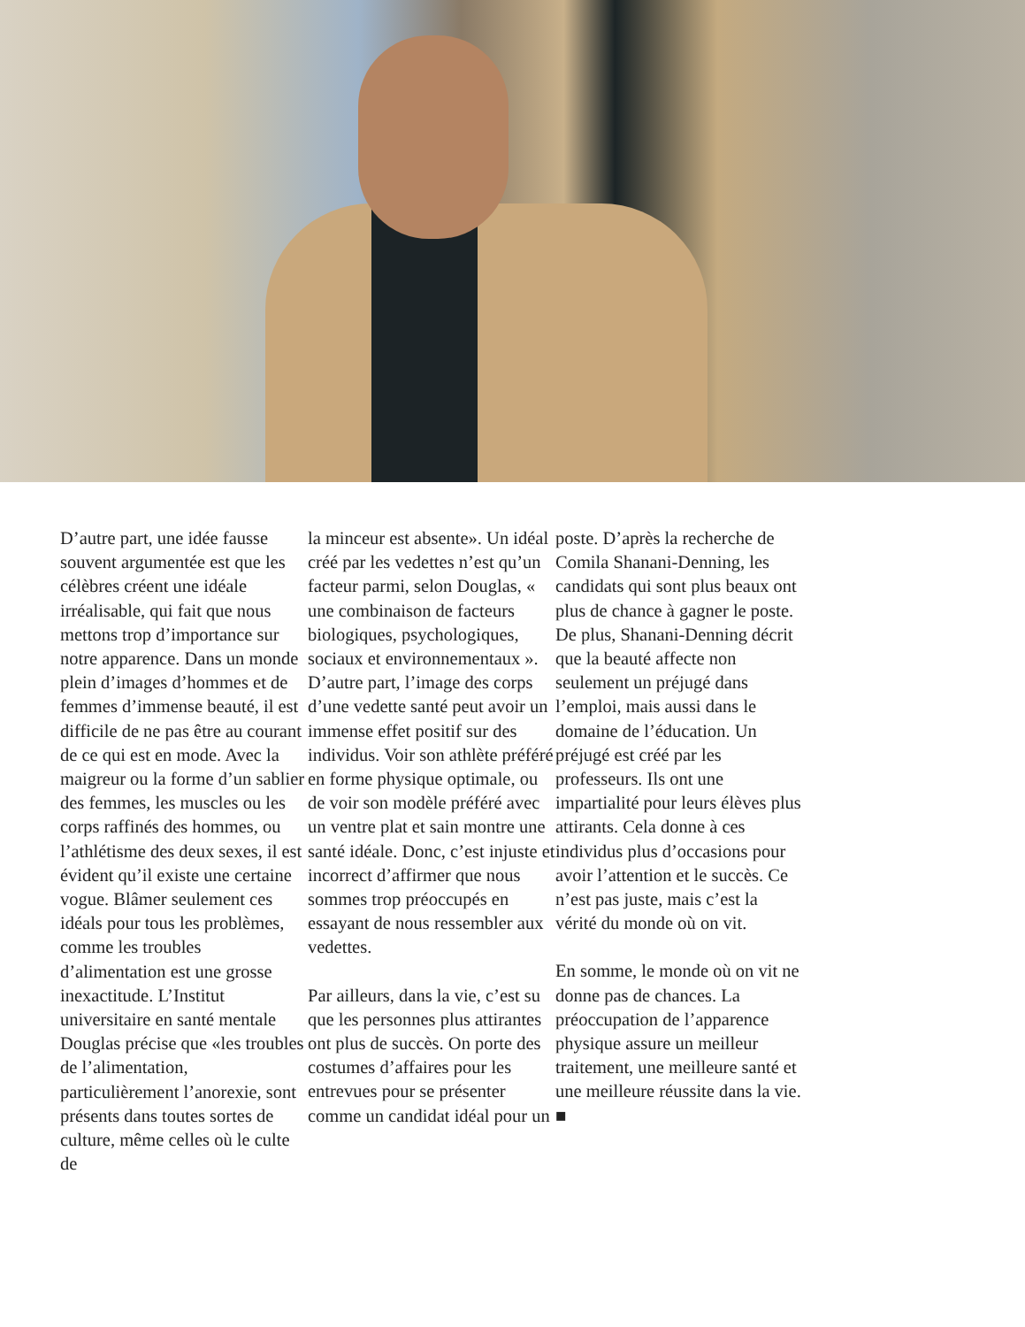D’autre part, une idée fausse souvent argumentée est que les célèbres créent une idéale irréalisable, qui fait que nous mettons trop d’importance sur notre apparence. Dans un monde plein d’images d’hommes et de femmes d’immense beauté, il est difficile de ne pas être au courant de ce qui est en mode. Avec la maigreur ou la forme d’un sablier des femmes, les muscles ou les corps raffinés des hommes, ou l’athlétisme des deux sexes, il est évident qu’il existe une certaine vogue. Blâmer seulement ces idéals pour tous les problèmes, comme les troubles d’alimentation est une grosse inexactitude. L’Institut universitaire en santé mentale Douglas précise que «les troubles de l’alimentation, particulièrement l’anorexie, sont présents dans toutes sortes de culture, même celles où le culte de
la minceur est absente». Un idéal créé par les vedettes n’est qu’un facteur parmi, selon Douglas, « une combinaison de facteurs biologiques, psychologiques, sociaux et environnementaux ». D’autre part, l’image des corps d’une vedette santé peut avoir un immense effet positif sur des individus. Voir son athlète préféré en forme physique optimale, ou de voir son modèle préféré avec un ventre plat et sain montre une santé idéale. Donc, c’est injuste et incorrect d’affirmer que nous sommes trop préoccupés en essayant de nous ressembler aux vedettes.
Par ailleurs, dans la vie, c’est su que les personnes plus attirantes ont plus de succès. On porte des costumes d’affaires pour les entrevues pour se présenter comme un candidat idéal pour un
poste. D’après la recherche de Comila Shanani-Denning, les candidats qui sont plus beaux ont plus de chance à gagner le poste. De plus, Shanani-Denning décrit que la beauté affecte non seulement un préjugé dans l’emploi, mais aussi dans le domaine de l’éducation. Un préjugé est créé par les professeurs. Ils ont une impartialité pour leurs élèves plus attirants. Cela donne à ces individus plus d’occasions pour avoir l’attention et le succès. Ce n’est pas juste, mais c’est la vérité du monde où on vit.
En somme, le monde où on vit ne donne pas de chances. La préoccupation de l’apparence physique assure un meilleur traitement, une meilleure santé et une meilleure réussite dans la vie. ■